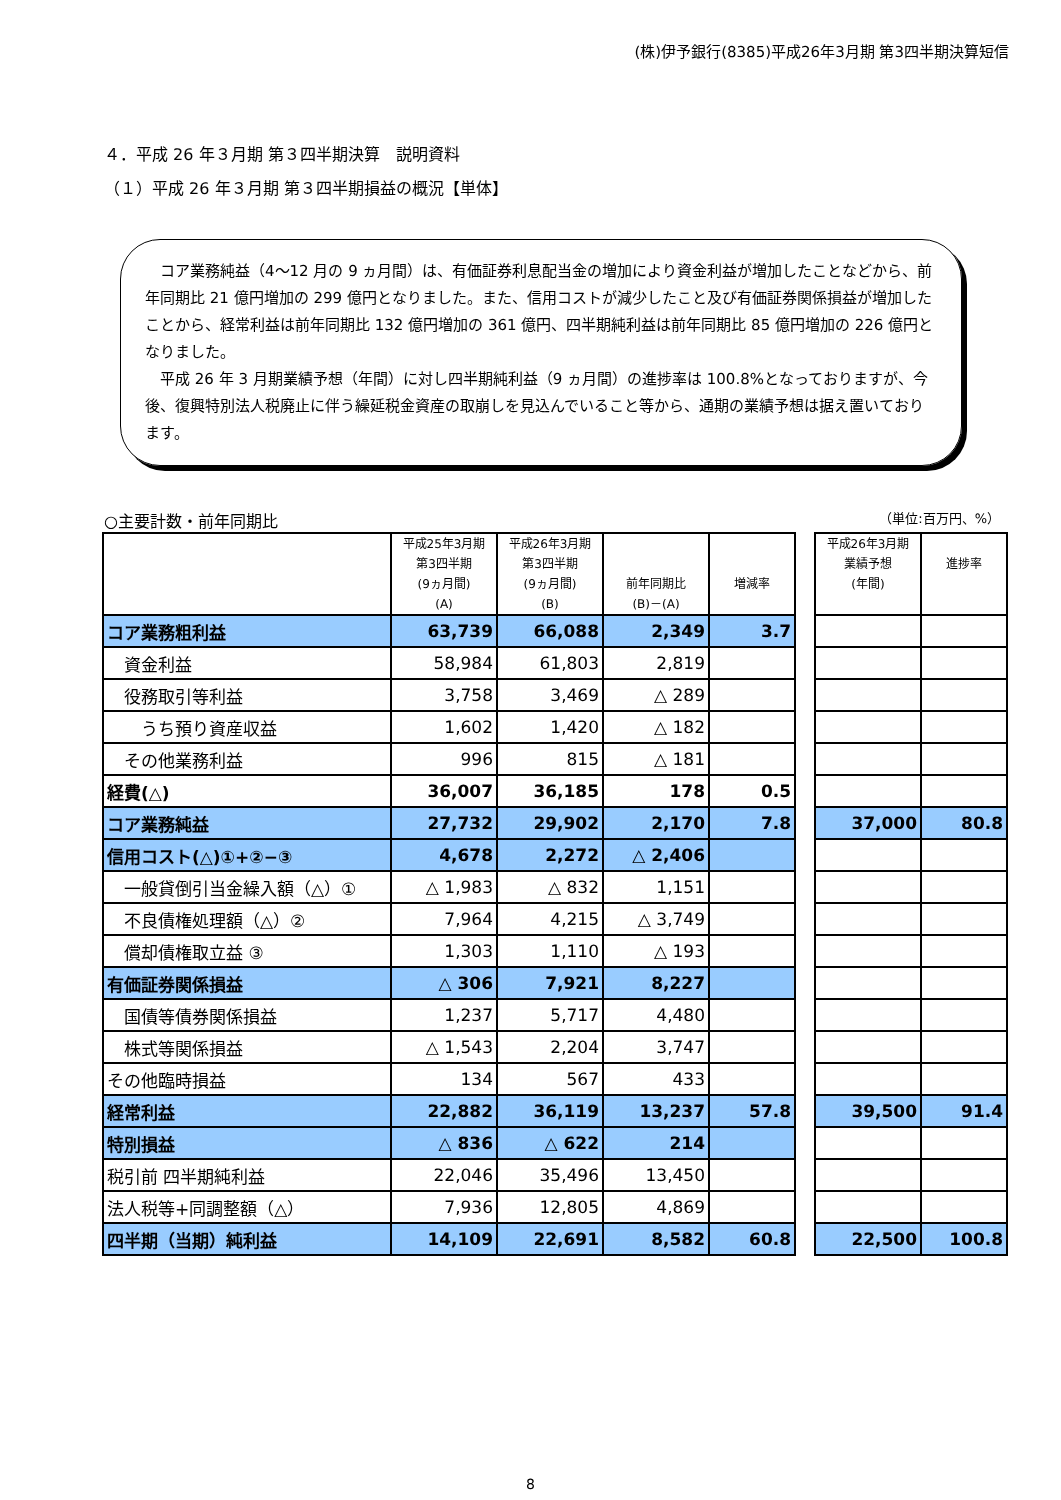(株)伊予銀行(8385)平成26年3月期 第3四半期決算短信
４．平成 26 年３月期 第３四半期決算　説明資料
（１）平成 26 年３月期 第３四半期損益の概況【単体】
コア業務純益（4～12 月の 9 ヵ月間）は、有価証券利息配当金の増加により資金利益が増加したことなどから、前年同期比 21 億円増加の 299 億円となりました。また、信用コストが減少したこと及び有価証券関係損益が増加したことから、経常利益は前年同期比 132 億円増加の 361 億円、四半期純利益は前年同期比 85 億円増加の 226 億円となりました。
平成 26 年 3 月期業績予想（年間）に対し四半期純利益（9 ヵ月間）の進捗率は 100.8%となっておりますが、今後、復興特別法人税廃止に伴う繰延税金資産の取崩しを見込んでいること等から、通期の業績予想は据え置いております。
○主要計数・前年同期比 （単位:百万円、%）
| | 平成25年3月期 第3四半期 (9ヵ月間) (A) | 平成26年3月期 第3四半期 (9ヵ月間) (B) | 前年同期比 (B)－(A) | 増減率 | | 平成26年3月期 業績予想 (年間) | 進捗率 |
| --- | --- | --- | --- | --- | --- | --- | --- |
| コア業務粗利益 | 63,739 | 66,088 | 2,349 | 3.7 | | | |
| 資金利益 | 58,984 | 61,803 | 2,819 | | | | |
| 役務取引等利益 | 3,758 | 3,469 | △ 289 | | | | |
| うち預り資産収益 | 1,602 | 1,420 | △ 182 | | | | |
| その他業務利益 | 996 | 815 | △ 181 | | | | |
| 経費(△) | 36,007 | 36,185 | 178 | 0.5 | | | |
| コア業務純益 | 27,732 | 29,902 | 2,170 | 7.8 | | 37,000 | 80.8 |
| 信用コスト(△)①+②−③ | 4,678 | 2,272 | △ 2,406 | | | | |
| 一般貸倒引当金繰入額（△）① | △ 1,983 | △ 832 | 1,151 | | | | |
| 不良債権処理額（△）② | 7,964 | 4,215 | △ 3,749 | | | | |
| 償却債権取立益 ③ | 1,303 | 1,110 | △ 193 | | | | |
| 有価証券関係損益 | △ 306 | 7,921 | 8,227 | | | | |
| 国債等債券関係損益 | 1,237 | 5,717 | 4,480 | | | | |
| 株式等関係損益 | △ 1,543 | 2,204 | 3,747 | | | | |
| その他臨時損益 | 134 | 567 | 433 | | | | |
| 経常利益 | 22,882 | 36,119 | 13,237 | 57.8 | | 39,500 | 91.4 |
| 特別損益 | △ 836 | △ 622 | 214 | | | | |
| 税引前 四半期純利益 | 22,046 | 35,496 | 13,450 | | | | |
| 法人税等+同調整額（△） | 7,936 | 12,805 | 4,869 | | | | |
| 四半期（当期）純利益 | 14,109 | 22,691 | 8,582 | 60.8 | | 22,500 | 100.8 |
8